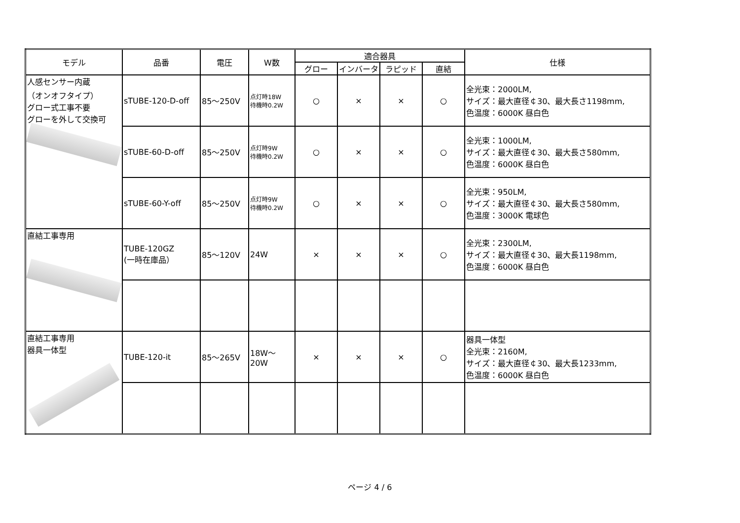| モデル | 品番 | 電圧 | W数 | 適合器具 | | | | 仕様 |
| --- | --- | --- | --- | --- | --- | --- | --- | --- |
| | | | | グロー | インバータ | ラピッド | 直結 | |
| 人感センサー内蔵 （オンオフタイプ） グロー式工事不要 グローを外して交換可 | sTUBE-120-D-off | 85～250V | 点灯時18W 待機時0.2W | ○ | × | × | ○ | 全光束：2000LM, サイズ：最大直径￠30、最大長さ1198mm, 色温度：6000K 昼白色 |
| | sTUBE-60-D-off | 85～250V | 点灯時9W 待機時0.2W | ○ | × | × | ○ | 全光束：1000LM, サイズ：最大直径￠30、最大長さ580mm, 色温度：6000K 昼白色 |
| | sTUBE-60-Y-off | 85～250V | 点灯時9W 待機時0.2W | ○ | × | × | ○ | 全光束：950LM, サイズ：最大直径￠30、最大長さ580mm, 色温度：3000K 電球色 |
| 直結工事専用 | TUBE-120GZ (一時在庫品） | 85～120V | 24W | × | × | × | ○ | 全光束：2300LM, サイズ：最大直径￠30、最大長1198mm, 色温度：6000K 昼白色 |
| 直結工事専用 器具一体型 | TUBE-120-it | 85～265V | 18W～20W | × | × | × | ○ | 器具一体型 全光束：2160M, サイズ：最大直径￠30、最大長1233mm, 色温度：6000K 昼白色 |
ページ 4 / 6